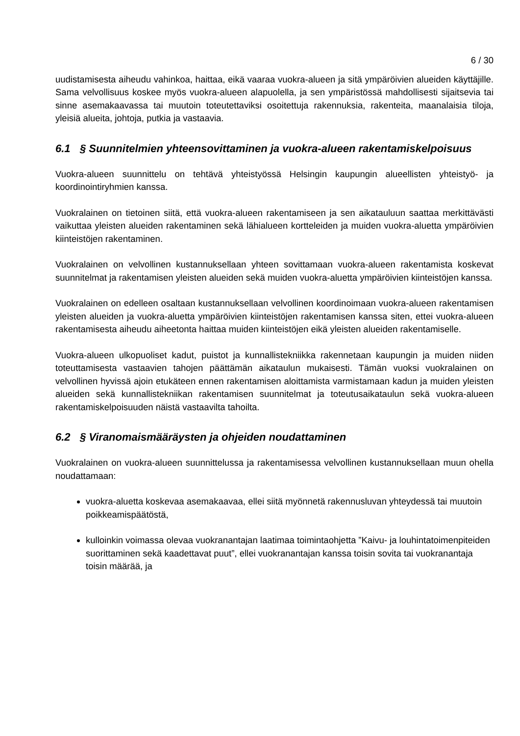6 / 30
uudistamisesta aiheudu vahinkoa, haittaa, eikä vaaraa vuokra-alueen ja sitä ympäröivien alueiden käyttäjille. Sama velvollisuus koskee myös vuokra-alueen alapuolella, ja sen ympäristössä mahdollisesti sijaitsevia tai sinne asemakaavassa tai muutoin toteutettaviksi osoitettuja rakennuksia, rakenteita, maanalaisia tiloja, yleisiä alueita, johtoja, putkia ja vastaavia.
6.1 § Suunnitelmien yhteensovittaminen ja vuokra-alueen rakentamiskelpoisuus
Vuokra-alueen suunnittelu on tehtävä yhteistyössä Helsingin kaupungin alueellisten yhteistyö- ja koordinointiryhmien kanssa.
Vuokralainen on tietoinen siitä, että vuokra-alueen rakentamiseen ja sen aikatauluun saattaa merkittävästi vaikuttaa yleisten alueiden rakentaminen sekä lähialueen kortteleiden ja muiden vuokra-aluetta ympäröivien kiinteistöjen rakentaminen.
Vuokralainen on velvollinen kustannuksellaan yhteen sovittamaan vuokra-alueen rakentamista koskevat suunnitelmat ja rakentamisen yleisten alueiden sekä muiden vuokra-aluetta ympäröivien kiinteistöjen kanssa.
Vuokralainen on edelleen osaltaan kustannuksellaan velvollinen koordinoimaan vuokra-alueen rakentamisen yleisten alueiden ja vuokra-aluetta ympäröivien kiinteistöjen rakentamisen kanssa siten, ettei vuokra-alueen rakentamisesta aiheudu aiheetonta haittaa muiden kiinteistöjen eikä yleisten alueiden rakentamiselle.
Vuokra-alueen ulkopuoliset kadut, puistot ja kunnallistekniikka rakennetaan kaupungin ja muiden niiden toteuttamisesta vastaavien tahojen päättämän aikataulun mukaisesti. Tämän vuoksi vuokralainen on velvollinen hyvissä ajoin etukäteen ennen rakentamisen aloittamista varmistamaan kadun ja muiden yleisten alueiden sekä kunnallistekniikan rakentamisen suunnitelmat ja toteutusaikataulun sekä vuokra-alueen rakentamiskelpoisuuden näistä vastaavilta tahoilta.
6.2 § Viranomaismääräysten ja ohjeiden noudattaminen
Vuokralainen on vuokra-alueen suunnittelussa ja rakentamisessa velvollinen kustannuksellaan muun ohella noudattamaan:
vuokra-aluetta koskevaa asemakaavaa, ellei siitä myönnetä rakennusluvan yhteydessä tai muutoin poikkeamispäätöstä,
kulloinkin voimassa olevaa vuokranantajan laatimaa toimintaohjetta ”Kaivu- ja louhintatoimenpiteiden suorittaminen sekä kaadettavat puut”, ellei vuokranantajan kanssa toisin sovita tai vuokranantaja toisin määrää, ja